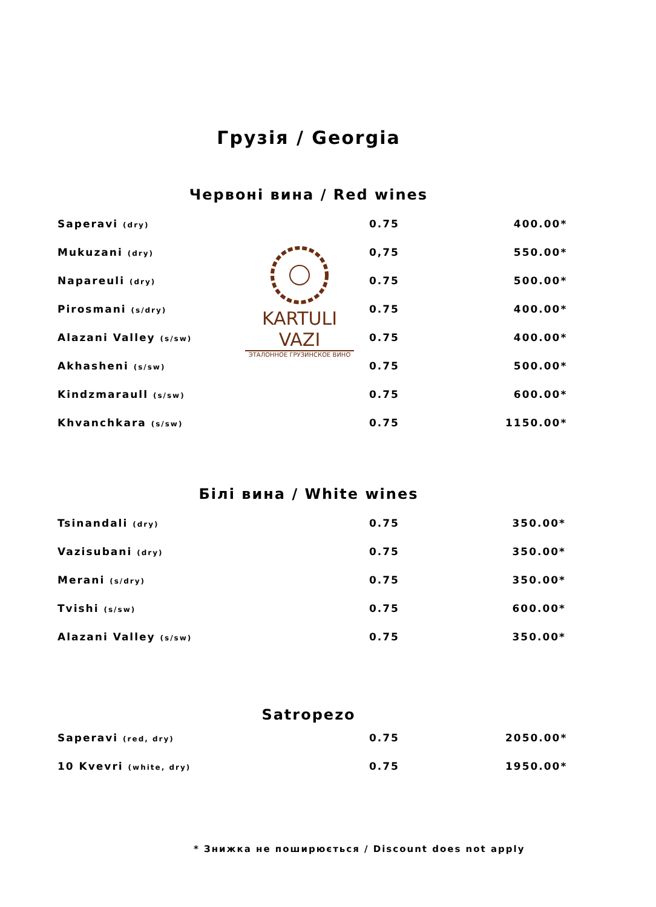Грузія / Georgia
Червоні вина / Red wines
| Saperavi (dry) | 0.75 | 400.00* |
| Mukuzani (dry) | 0,75 | 550.00* |
| Napareuli (dry) | 0.75 | 500.00* |
| Pirosmani (s/dry) | 0.75 | 400.00* |
| Alazani Valley (s/sw) | 0.75 | 400.00* |
| Akhasheni (s/sw) | 0.75 | 500.00* |
| Kindzmaraull (s/sw) | 0.75 | 600.00* |
| Khvanchkara (s/sw) | 0.75 | 1150.00* |
KARTULI VAZI
ЭТАЛОННОЕ ГРУЗИНСКОЕ ВИНО
Білі вина / White wines
| Tsinandali (dry) | 0.75 | 350.00* |
| Vazisubani (dry) | 0.75 | 350.00* |
| Merani (s/dry) | 0.75 | 350.00* |
| Tvishi (s/sw) | 0.75 | 600.00* |
| Alazani Valley (s/sw) | 0.75 | 350.00* |
Satropezo
| Saperavi (red, dry) | 0.75 | 2050.00* |
| 10 Kvevri (white, dry) | 0.75 | 1950.00* |
* Знижка не поширюється / Discount does not apply